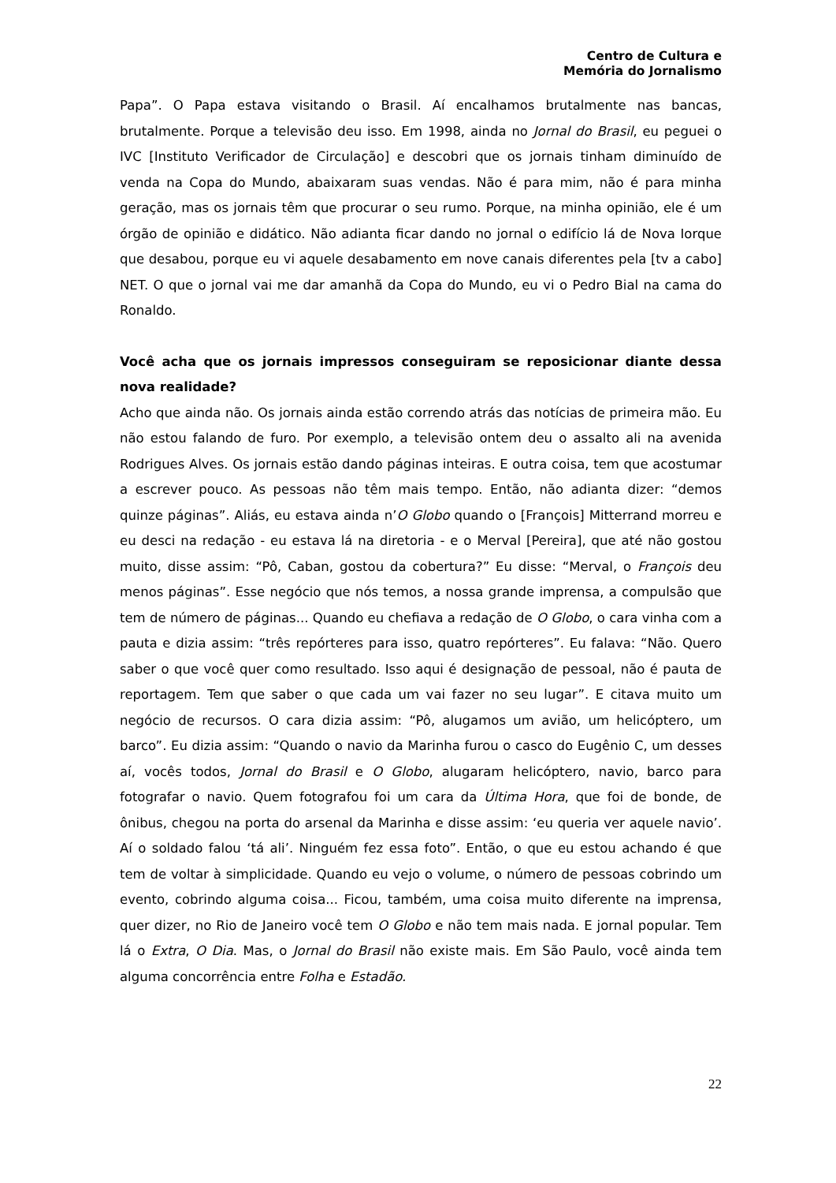Centro de Cultura e
Memória do Jornalismo
Papa”. O Papa estava visitando o Brasil. Aí encalhamos brutalmente nas bancas, brutalmente. Porque a televisão deu isso. Em 1998, ainda no Jornal do Brasil, eu peguei o IVC [Instituto Verificador de Circulação] e descobri que os jornais tinham diminuído de venda na Copa do Mundo, abaixaram suas vendas. Não é para mim, não é para minha geração, mas os jornais têm que procurar o seu rumo. Porque, na minha opinião, ele é um órgão de opinião e didático. Não adianta ficar dando no jornal o edifício lá de Nova Iorque que desabou, porque eu vi aquele desabamento em nove canais diferentes pela [tv a cabo] NET. O que o jornal vai me dar amanhã da Copa do Mundo, eu vi o Pedro Bial na cama do Ronaldo.
Você acha que os jornais impressos conseguiram se reposicionar diante dessa nova realidade?
Acho que ainda não. Os jornais ainda estão correndo atrás das notícias de primeira mão. Eu não estou falando de furo. Por exemplo, a televisão ontem deu o assalto ali na avenida Rodrigues Alves. Os jornais estão dando páginas inteiras. E outra coisa, tem que acostumar a escrever pouco. As pessoas não têm mais tempo. Então, não adianta dizer: “demos quinze páginas”. Aliás, eu estava ainda n’O Globo quando o [François] Mitterrand morreu e eu desci na redação - eu estava lá na diretoria - e o Merval [Pereira], que até não gostou muito, disse assim: “Pô, Caban, gostou da cobertura?” Eu disse: “Merval, o François deu menos páginas”. Esse negócio que nós temos, a nossa grande imprensa, a compulsão que tem de número de páginas... Quando eu chefiava a redação de O Globo, o cara vinha com a pauta e dizia assim: “três repórteres para isso, quatro repórteres”. Eu falava: “Não. Quero saber o que você quer como resultado. Isso aqui é designação de pessoal, não é pauta de reportagem. Tem que saber o que cada um vai fazer no seu lugar”. E citava muito um negócio de recursos. O cara dizia assim: “Pô, alugamos um avião, um helicóptero, um barco”. Eu dizia assim: “Quando o navio da Marinha furou o casco do Eugênio C, um desses aí, vocês todos, Jornal do Brasil e O Globo, alugaram helicóptero, navio, barco para fotografar o navio. Quem fotografou foi um cara da Última Hora, que foi de bonde, de ônibus, chegou na porta do arsenal da Marinha e disse assim: ‘eu queria ver aquele navio’. Aí o soldado falou ‘tá ali’. Ninguém fez essa foto”. Então, o que eu estou achando é que tem de voltar à simplicidade. Quando eu vejo o volume, o número de pessoas cobrindo um evento, cobrindo alguma coisa... Ficou, também, uma coisa muito diferente na imprensa, quer dizer, no Rio de Janeiro você tem O Globo e não tem mais nada. E jornal popular. Tem lá o Extra, O Dia. Mas, o Jornal do Brasil não existe mais. Em São Paulo, você ainda tem alguma concorrência entre Folha e Estadão.
22